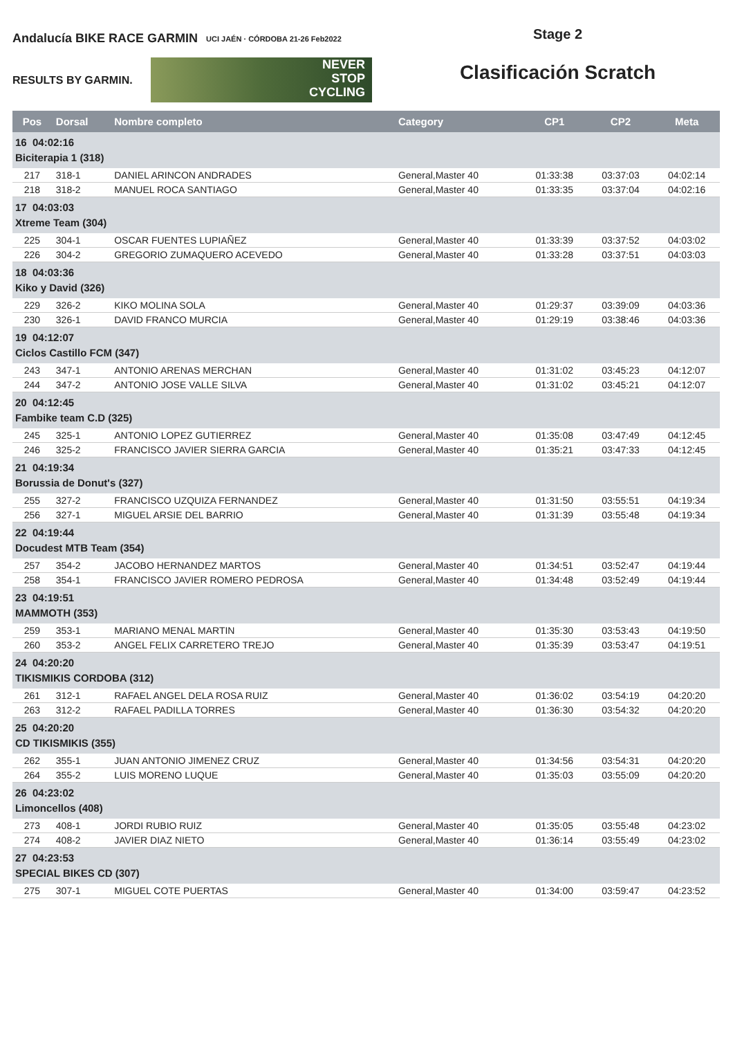Andalucía BIKE RACE GARMIN UCI JAÉN · CÓRDOBA 21-26 Feb2022
RESULTS BY GARMIN.
NEVER
STOP
CYCLING
Stage 2
Clasificación Scratch
| Pos | Dorsal | Nombre completo | Category | CP1 | CP2 | Meta |
| --- | --- | --- | --- | --- | --- | --- |
| 16 04:02:16 Biciterapia 1 (318) | | | | | | |
| 217 | 318-1 | DANIEL ARINCON ANDRADES | General,Master 40 | 01:33:38 | 03:37:03 | 04:02:14 |
| 218 | 318-2 | MANUEL ROCA SANTIAGO | General,Master 40 | 01:33:35 | 03:37:04 | 04:02:16 |
| 17 04:03:03 Xtreme Team (304) | | | | | | |
| 225 | 304-1 | OSCAR FUENTES LUPIAÑEZ | General,Master 40 | 01:33:39 | 03:37:52 | 04:03:02 |
| 226 | 304-2 | GREGORIO ZUMAQUERO ACEVEDO | General,Master 40 | 01:33:28 | 03:37:51 | 04:03:03 |
| 18 04:03:36 Kiko y David (326) | | | | | | |
| 229 | 326-2 | KIKO MOLINA SOLA | General,Master 40 | 01:29:37 | 03:39:09 | 04:03:36 |
| 230 | 326-1 | DAVID FRANCO MURCIA | General,Master 40 | 01:29:19 | 03:38:46 | 04:03:36 |
| 19 04:12:07 Ciclos Castillo FCM (347) | | | | | | |
| 243 | 347-1 | ANTONIO ARENAS MERCHAN | General,Master 40 | 01:31:02 | 03:45:23 | 04:12:07 |
| 244 | 347-2 | ANTONIO JOSE VALLE SILVA | General,Master 40 | 01:31:02 | 03:45:21 | 04:12:07 |
| 20 04:12:45 Fambike team C.D (325) | | | | | | |
| 245 | 325-1 | ANTONIO LOPEZ GUTIERREZ | General,Master 40 | 01:35:08 | 03:47:49 | 04:12:45 |
| 246 | 325-2 | FRANCISCO JAVIER SIERRA GARCIA | General,Master 40 | 01:35:21 | 03:47:33 | 04:12:45 |
| 21 04:19:34 Borussia de Donut's (327) | | | | | | |
| 255 | 327-2 | FRANCISCO UZQUIZA FERNANDEZ | General,Master 40 | 01:31:50 | 03:55:51 | 04:19:34 |
| 256 | 327-1 | MIGUEL ARSIE DEL BARRIO | General,Master 40 | 01:31:39 | 03:55:48 | 04:19:34 |
| 22 04:19:44 Docudest MTB Team (354) | | | | | | |
| 257 | 354-2 | JACOBO HERNANDEZ MARTOS | General,Master 40 | 01:34:51 | 03:52:47 | 04:19:44 |
| 258 | 354-1 | FRANCISCO JAVIER ROMERO PEDROSA | General,Master 40 | 01:34:48 | 03:52:49 | 04:19:44 |
| 23 04:19:51 MAMMOTH (353) | | | | | | |
| 259 | 353-1 | MARIANO MENAL MARTIN | General,Master 40 | 01:35:30 | 03:53:43 | 04:19:50 |
| 260 | 353-2 | ANGEL FELIX CARRETERO TREJO | General,Master 40 | 01:35:39 | 03:53:47 | 04:19:51 |
| 24 04:20:20 TIKISMIKIS CORDOBA (312) | | | | | | |
| 261 | 312-1 | RAFAEL ANGEL DELA ROSA RUIZ | General,Master 40 | 01:36:02 | 03:54:19 | 04:20:20 |
| 263 | 312-2 | RAFAEL PADILLA TORRES | General,Master 40 | 01:36:30 | 03:54:32 | 04:20:20 |
| 25 04:20:20 CD TIKISMIKIS (355) | | | | | | |
| 262 | 355-1 | JUAN ANTONIO JIMENEZ CRUZ | General,Master 40 | 01:34:56 | 03:54:31 | 04:20:20 |
| 264 | 355-2 | LUIS MORENO LUQUE | General,Master 40 | 01:35:03 | 03:55:09 | 04:20:20 |
| 26 04:23:02 Limoncellos (408) | | | | | | |
| 273 | 408-1 | JORDI RUBIO RUIZ | General,Master 40 | 01:35:05 | 03:55:48 | 04:23:02 |
| 274 | 408-2 | JAVIER DIAZ NIETO | General,Master 40 | 01:36:14 | 03:55:49 | 04:23:02 |
| 27 04:23:53 SPECIAL BIKES CD (307) | | | | | | |
| 275 | 307-1 | MIGUEL COTE PUERTAS | General,Master 40 | 01:34:00 | 03:59:47 | 04:23:52 |